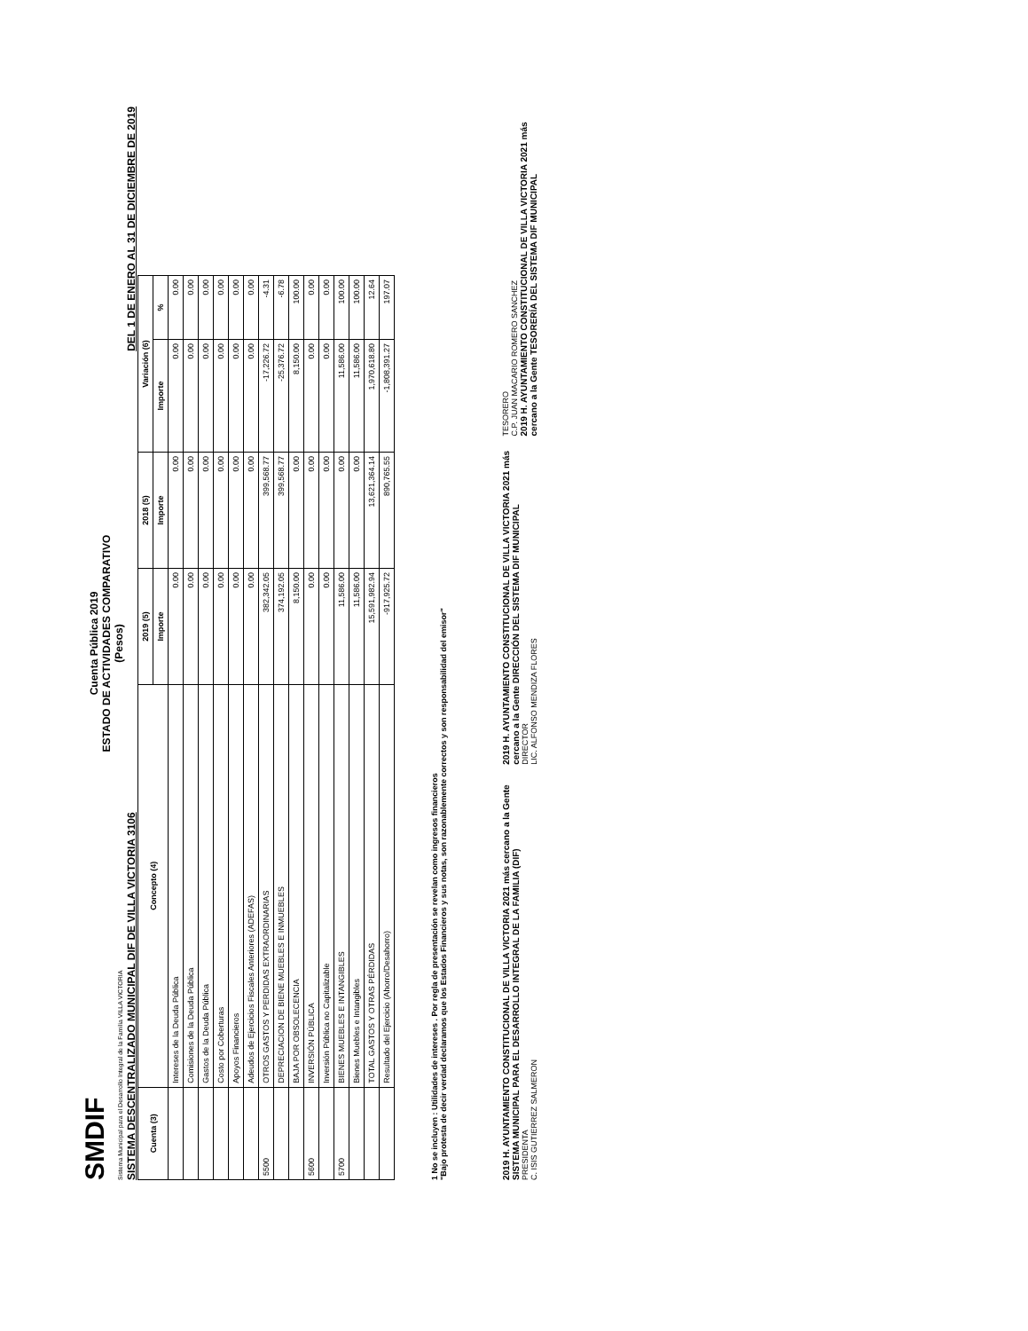SMDIF
Sistema Municipal para el Desarrollo Integral de la Familia VILLA VICTORIA
Cuenta Pública 2019
ESTADO DE ACTIVIDADES COMPARATIVO
(Pesos)
SISTEMA DESCENTRALIZADO MUNICIPAL DIF DE VILLA VICTORIA 3106 DEL 1 DE ENERO AL 31 DE DICIEMBRE DE 2019
| Cuenta (3) | Concepto (4) | 2019 (5) | 2018 (5) | Variación (6) | |
| --- | --- | --- | --- | --- | --- |
| | | Importe | Importe | Importe | % |
| | Intereses de la Deuda Pública | 0.00 | 0.00 | 0.00 | 0.00 |
| | Comisiones de la Deuda Pública | 0.00 | 0.00 | 0.00 | 0.00 |
| | Gastos de la Deuda Pública | 0.00 | 0.00 | 0.00 | 0.00 |
| | Costo por Coberturas | 0.00 | 0.00 | 0.00 | 0.00 |
| | Apoyos Financieros | 0.00 | 0.00 | 0.00 | 0.00 |
| | Adeudos de Ejercicios Fiscales Anteriores (ADEFAS) | 0.00 | 0.00 | 0.00 | 0.00 |
| 5500 | OTROS GASTOS Y PERDIDAS EXTRAORDINARIAS | 382,342.05 | 399,568.77 | -17,226.72 | -4.31 |
| | DEPRECIACION DE BIENE MUEBLES E INMUEBLES | 374,192.05 | 399,568.77 | -25,376.72 | -6.78 |
| | BAJA POR OBSOLECENCIA | 8,150.00 | 0.00 | 8,150.00 | 100.00 |
| 5600 | INVERSIÓN PÚBLICA | 0.00 | 0.00 | 0.00 | 0.00 |
| | Inversión Pública no Capitalizable | 0.00 | 0.00 | 0.00 | 0.00 |
| 5700 | BIENES MUEBLES E INTANGIBLES | 11,586.00 | 0.00 | 11,586.00 | 100.00 |
| | Bienes Muebles e Intangibles | 11,586.00 | 0.00 | 11,586.00 | 100.00 |
| | TOTAL GASTOS Y OTRAS PÉRDIDAS | 15,591,982.94 | 13,621,364.14 | 1,970,618.80 | 12.64 |
| | Resultado del Ejercicio (Ahorro/Desahorro) | -917,925.72 | 890,765.55 | -1,808,391.27 | 197.07 |
1 No se incluyen : Utilidades de intereses . Por regla de presentación se revelan como ingresos financieros
"Bajo protesta de decir verdad declaramos que los Estados Financieros y sus notas, son razonablemente correctos y son responsabilidad del emisor"
2019 H. AYUNTAMIENTO CONSTITUCIONAL DE VILLA VICTORIA 2021 más cercano a la Gente SISTEMA MUNICIPAL PARA EL DESARROLLO INTEGRAL DE LA FAMILIA (DIF)
PRESIDENTA
C. ISIS GUTIERREZ SALMERON
2019 H. AYUNTAMIENTO CONSTITUCIONAL DE VILLA VICTORIA 2021 más cercano a la Gente DIRECCIÓN DEL SISTEMA DIF MUNICIPAL
DIRECTOR
LIC. ALFONSO MENDIZA FLORES
TESORERO
C.P. JUAN MACARIO ROMERO SANCHEZ
2019 H. AYUNTAMIENTO CONSTITUCIONAL DE VILLA VICTORIA 2021 más cercano a la Gente TESORERÍA DEL SISTEMA DIF MUNICIPAL